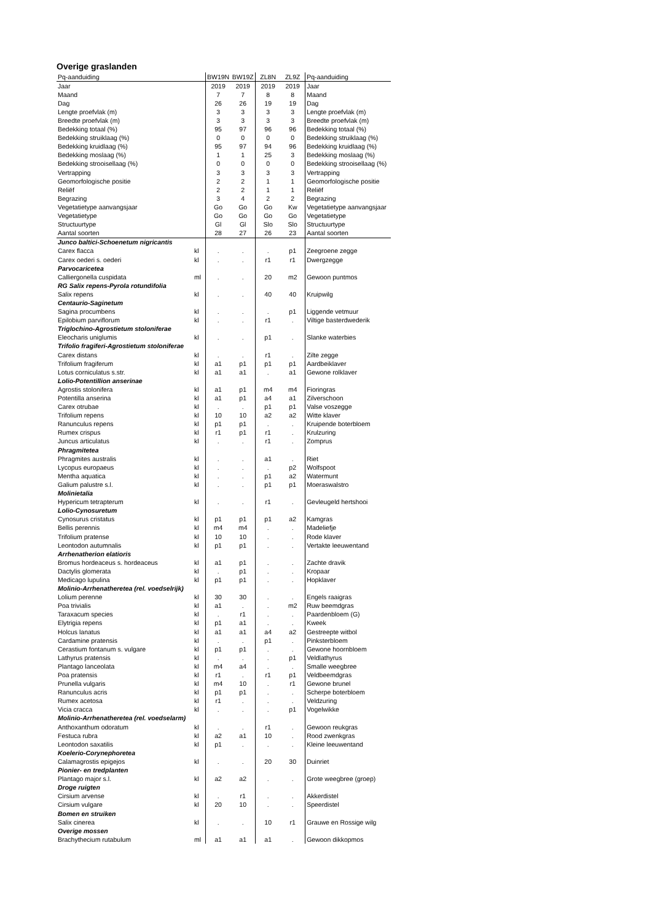Overige graslanden
| Pq-aanduiding | | BW19N | BW19Z | ZL8N | ZL9Z | Pq-aanduiding |
| --- | --- | --- | --- | --- | --- | --- |
| Jaar | | 2019 | 2019 | 2019 | 2019 | Jaar |
| Maand | | 7 | 7 | 8 | 8 | Maand |
| Dag | | 26 | 26 | 19 | 19 | Dag |
| Lengte proefvlak (m) | | 3 | 3 | 3 | 3 | Lengte proefvlak (m) |
| Breedte proefvlak (m) | | 3 | 3 | 3 | 3 | Breedte proefvlak (m) |
| Bedekking totaal (%) | | 95 | 97 | 96 | 96 | Bedekking totaal (%) |
| Bedekking struiklaag (%) | | 0 | 0 | 0 | 0 | Bedekking struiklaag (%) |
| Bedekking kruidlaag (%) | | 95 | 97 | 94 | 96 | Bedekking kruidlaag (%) |
| Bedekking moslaag (%) | | 1 | 1 | 25 | 3 | Bedekking moslaag (%) |
| Bedekking strooisellaag (%) | | 0 | 0 | 0 | 0 | Bedekking strooisellaag (%) |
| Vertrapping | | 3 | 3 | 3 | 3 | Vertrapping |
| Geomorfologische positie | | 2 | 2 | 1 | 1 | Geomorfologische positie |
| Reliëf | | 2 | 2 | 1 | 1 | Reliëf |
| Begrazing | | 3 | 4 | 2 | 2 | Begrazing |
| Vegetatietype aanvangsjaar | | Go | Go | Go | Kw | Vegetatietype aanvangsjaar |
| Vegetatietype | | Go | Go | Go | Go | Vegetatietype |
| Structuurtype | | Gl | Gl | Slo | Slo | Structuurtype |
| Aantal soorten | | 28 | 27 | 26 | 23 | Aantal soorten |
| Junco baltici-Schoenetum nigricantis | | | | | | |
| Carex flacca | kl | . | . | . | p1 | Zeegroene zegge |
| Carex oederi s. oederi | kl | . | . | r1 | r1 | Dwergzegge |
| Parvocaricetea | | | | | | |
| Calliergonella cuspidata | ml | . | . | 20 | m2 | Gewoon puntmos |
| RG Salix repens-Pyrola rotundifolia | | | | | | |
| Salix repens | kl | . | . | 40 | 40 | Kruipwilg |
| Centaurio-Saginetum | | | | | | |
| Sagina procumbens | kl | . | . | . | p1 | Liggende vetmuur |
| Epilobium parviflorum | kl | . | . | r1 | . | Viltige basterdwederik |
| Triglochino-Agrostietum stoloniferae | | | | | | |
| Eleocharis uniglumis | kl | . | . | p1 | . | Slanke waterbies |
| Trifolio fragiferi-Agrostietum stoloniferae | | | | | | |
| Carex distans | kl | . | . | r1 | . | Zilte zegge |
| Trifolium fragiferum | kl | a1 | p1 | p1 | p1 | Aardbeiklaver |
| Lotus corniculatus s.str. | kl | a1 | a1 | . | a1 | Gewone rolklaver |
| Lolio-Potentillion anserinae | | | | | | |
| Agrostis stolonifera | kl | a1 | p1 | m4 | m4 | Fioringras |
| Potentilla anserina | kl | a1 | p1 | a4 | a1 | Zilverschoon |
| Carex otrubae | kl | . | . | p1 | p1 | Valse voszegge |
| Trifolium repens | kl | 10 | 10 | a2 | a2 | Witte klaver |
| Ranunculus repens | kl | p1 | p1 | . | . | Kruipende boterbloem |
| Rumex crispus | kl | r1 | p1 | r1 | . | Krulzuring |
| Juncus articulatus | kl | . | . | r1 | . | Zomprus |
| Phragmitetea | | | | | | |
| Phragmites australis | kl | . | . | a1 | . | Riet |
| Lycopus europaeus | kl | . | . | . | p2 | Wolfspoot |
| Mentha aquatica | kl | . | . | p1 | a2 | Watermunt |
| Galium palustre s.l. | kl | . | . | p1 | p1 | Moeraswalstro |
| Molinietalia | | | | | | |
| Hypericum tetrapterum | kl | . | . | r1 | . | Gevleugeld hertshooi |
| Lolio-Cynosuretum | | | | | | |
| Cynosurus cristatus | kl | p1 | p1 | p1 | a2 | Kamgras |
| Bellis perennis | kl | m4 | m4 | . | . | Madeliefje |
| Trifolium pratense | kl | 10 | 10 | . | . | Rode klaver |
| Leontodon autumnalis | kl | p1 | p1 | . | . | Vertakte leeuwentand |
| Arrhenatherion elatioris | | | | | | |
| Bromus hordeaceus s. hordeaceus | kl | a1 | p1 | . | . | Zachte dravik |
| Dactylis glomerata | kl | . | p1 | . | . | Kropaar |
| Medicago lupulina | kl | p1 | p1 | . | . | Hopklaver |
| Molinio-Arrhenatheretea (rel. voedselrijk) | | | | | | |
| Lolium perenne | kl | 30 | 30 | . | . | Engels raaigras |
| Poa trivialis | kl | a1 | . | . | m2 | Ruw beemdgras |
| Taraxacum species | kl | . | r1 | . | . | Paardenbloem (G) |
| Elytrigia repens | kl | p1 | a1 | . | . | Kweek |
| Holcus lanatus | kl | a1 | a1 | a4 | a2 | Gestreepte witbol |
| Cardamine pratensis | kl | . | . | p1 | . | Pinksterbloem |
| Cerastium fontanum s. vulgare | kl | p1 | p1 | . | . | Gewone hoornbloem |
| Lathyrus pratensis | kl | . | . | . | p1 | Veldlathyrus |
| Plantago lanceolata | kl | m4 | a4 | . | . | Smalle weegbree |
| Poa pratensis | kl | r1 | . | r1 | p1 | Veldbeemdgras |
| Prunella vulgaris | kl | m4 | 10 | . | r1 | Gewone brunel |
| Ranunculus acris | kl | p1 | p1 | . | . | Scherpe boterbloem |
| Rumex acetosa | kl | r1 | . | . | . | Veldzuring |
| Vicia cracca | kl | . | . | . | p1 | Vogelwikke |
| Molinio-Arrhenatheretea (rel. voedselarm) | | | | | | |
| Anthoxanthum odoratum | kl | . | . | r1 | . | Gewoon reukgras |
| Festuca rubra | kl | a2 | a1 | 10 | . | Rood zwenkgras |
| Leontodon saxatilis | kl | p1 | . | . | . | Kleine leeuwentand |
| Koelerio-Corynephoretea | | | | | | |
| Calamagrostis epigejos | kl | . | . | 20 | 30 | Duinriet |
| Pionier- en tredplanten | | | | | | |
| Plantago major s.l. | kl | a2 | a2 | . | . | Grote weegbree (groep) |
| Droge ruigten | | | | | | |
| Cirsium arvense | kl | . | r1 | . | . | Akkerdistel |
| Cirsium vulgare | kl | 20 | 10 | . | . | Speerdistel |
| Bomen en struiken | | | | | | |
| Salix cinerea | kl | . | . | 10 | r1 | Grauwe en Rossige wilg |
| Overige mossen | | | | | | |
| Brachythecium rutabulum | ml | a1 | a1 | a1 | . | Gewoon dikkopmos |